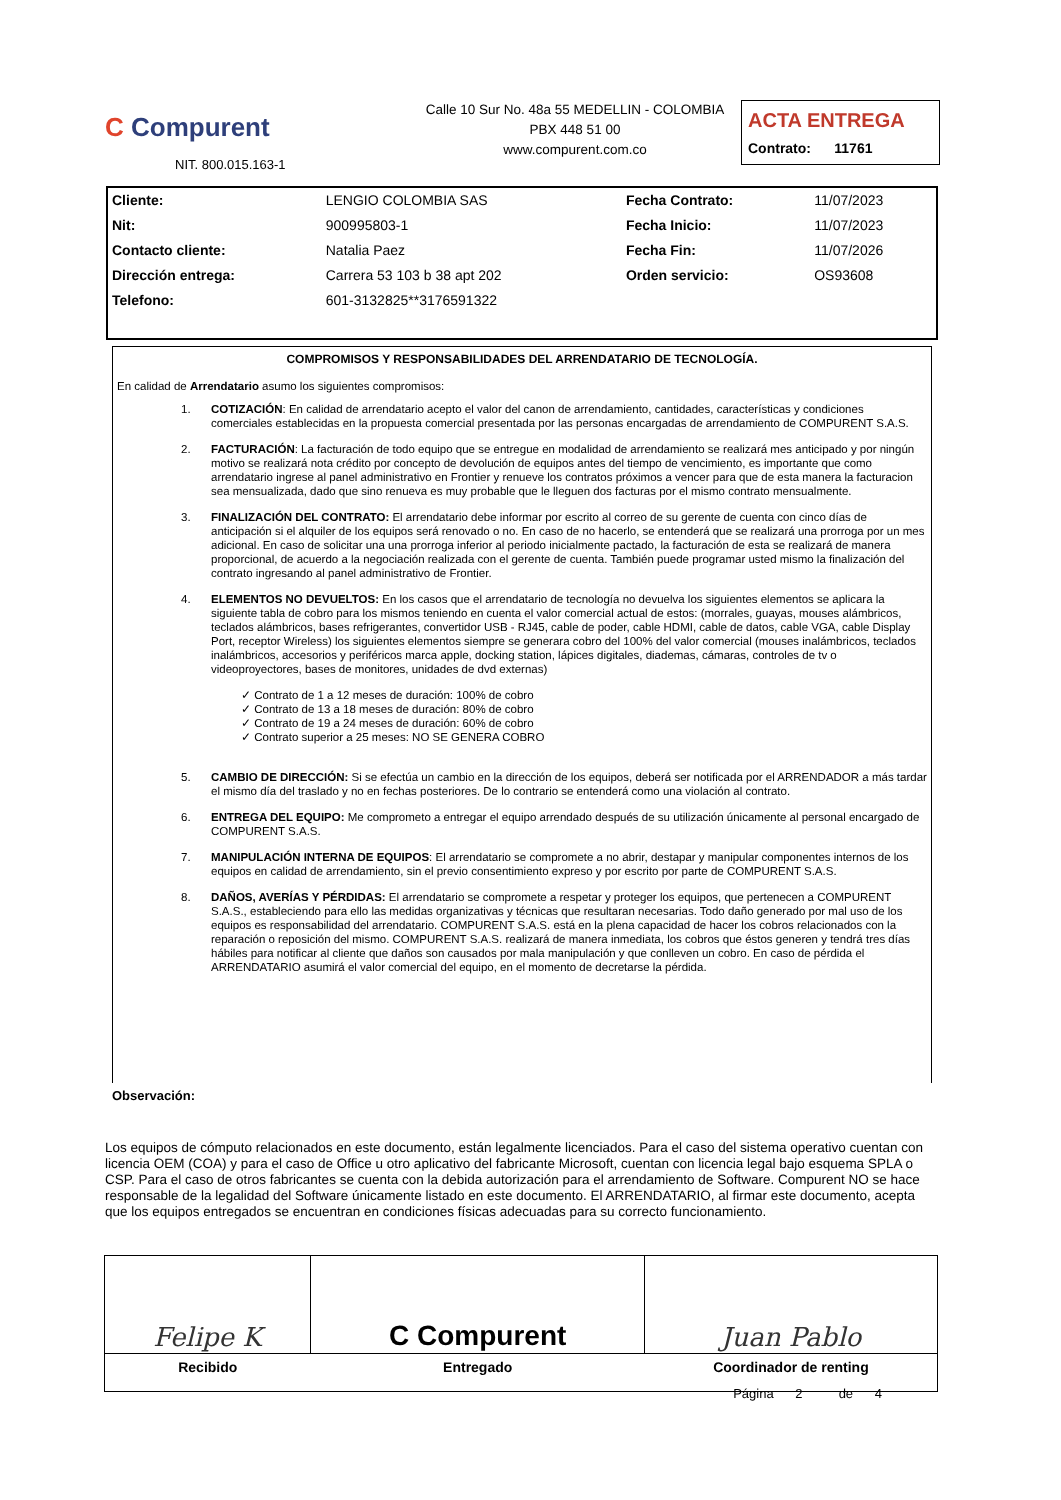C Compurent
NIT. 800.015.163-1
Calle 10 Sur No. 48a 55 MEDELLIN - COLOMBIA
PBX 448 51 00
www.compurent.com.co
ACTA ENTREGA
Contrato: 11761
| Cliente: | LENGIO COLOMBIA SAS | Fecha Contrato: | 11/07/2023 |
| Nit: | 900995803-1 | Fecha Inicio: | 11/07/2023 |
| Contacto cliente: | Natalia Paez | Fecha Fin: | 11/07/2026 |
| Dirección entrega: | Carrera 53 103 b 38 apt 202 | Orden servicio: | OS93608 |
| Telefono: | 601-3132825**3176591322 | | |
COMPROMISOS Y RESPONSABILIDADES DEL ARRENDATARIO DE TECNOLOGÍA.
En calidad de Arrendatario asumo los siguientes compromisos:
1. COTIZACIÓN: En calidad de arrendatario acepto el valor del canon de arrendamiento, cantidades, características y condiciones comerciales establecidas en la propuesta comercial presentada por las personas encargadas de arrendamiento de COMPURENT S.A.S.
2. FACTURACIÓN: La facturación de todo equipo que se entregue en modalidad de arrendamiento se realizará mes anticipado y por ningún motivo se realizará nota crédito por concepto de devolución de equipos antes del tiempo de vencimiento, es importante que como arrendatario ingrese al panel administrativo en Frontier y renueve los contratos próximos a vencer para que de esta manera la facturacion sea mensualizada, dado que sino renueva es muy probable que le lleguen dos facturas por el mismo contrato mensualmente.
3. FINALIZACIÓN DEL CONTRATO: El arrendatario debe informar por escrito al correo de su gerente de cuenta con cinco días de anticipación si el alquiler de los equipos será renovado o no. En caso de no hacerlo, se entenderá que se realizará una prorroga por un mes adicional. En caso de solicitar una una prorroga inferior al periodo inicialmente pactado, la facturación de esta se realizará de manera proporcional, de acuerdo a la negociación realizada con el gerente de cuenta. También puede programar usted mismo la finalización del contrato ingresando al panel administrativo de Frontier.
4. ELEMENTOS NO DEVUELTOS: En los casos que el arrendatario de tecnología no devuelva los siguientes elementos se aplicara la siguiente tabla de cobro para los mismos teniendo en cuenta el valor comercial actual de estos: (morrales, guayas, mouses alámbricos, teclados alámbricos, bases refrigerantes, convertidor USB - RJ45, cable de poder, cable HDMI, cable de datos, cable VGA, cable Display Port, receptor Wireless) los siguientes elementos siempre se generara cobro del 100% del valor comercial (mouses inalámbricos, teclados inalámbricos, accesorios y periféricos marca apple, docking station, lápices digitales, diademas, cámaras, controles de tv o videoproyectores, bases de monitores, unidades de dvd externas)
✓ Contrato de 1 a 12 meses de duración: 100% de cobro
✓ Contrato de 13 a 18 meses de duración: 80% de cobro
✓ Contrato de 19 a 24 meses de duración: 60% de cobro
✓ Contrato superior a 25 meses: NO SE GENERA COBRO
5. CAMBIO DE DIRECCIÓN: Si se efectúa un cambio en la dirección de los equipos, deberá ser notificada por el ARRENDADOR a más tardar el mismo día del traslado y no en fechas posteriores. De lo contrario se entenderá como una violación al contrato.
6. ENTREGA DEL EQUIPO: Me comprometo a entregar el equipo arrendado después de su utilización únicamente al personal encargado de COMPURENT S.A.S.
7. MANIPULACIÓN INTERNA DE EQUIPOS: El arrendatario se compromete a no abrir, destapar y manipular componentes internos de los equipos en calidad de arrendamiento, sin el previo consentimiento expreso y por escrito por parte de COMPURENT S.A.S.
8. DAÑOS, AVERÍAS Y PÉRDIDAS: El arrendatario se compromete a respetar y proteger los equipos, que pertenecen a COMPURENT S.A.S., estableciendo para ello las medidas organizativas y técnicas que resultaran necesarias. Todo daño generado por mal uso de los equipos es responsabilidad del arrendatario. COMPURENT S.A.S. está en la plena capacidad de hacer los cobros relacionados con la reparación o reposición del mismo. COMPURENT S.A.S. realizará de manera inmediata, los cobros que éstos generen y tendrá tres días hábiles para notificar al cliente que daños son causados por mala manipulación y que conlleven un cobro. En caso de pérdida el ARRENDATARIO asumirá el valor comercial del equipo, en el momento de decretarse la pérdida.
Observación:
Los equipos de cómputo relacionados en este documento, están legalmente licenciados. Para el caso del sistema operativo cuentan con licencia OEM (COA) y para el caso de Office u otro aplicativo del fabricante Microsoft, cuentan con licencia legal bajo esquema SPLA o CSP. Para el caso de otros fabricantes se cuenta con la debida autorización para el arrendamiento de Software. Compurent NO se hace responsable de la legalidad del Software únicamente listado en este documento. El ARRENDATARIO, al firmar este documento, acepta que los equipos entregados se encuentran en condiciones físicas adecuadas para su correcto funcionamiento.
| Felipe K | C Compurent | Juan Pablo |
| Recibido | Entregado | Coordinador de renting |
Página 2 de 4